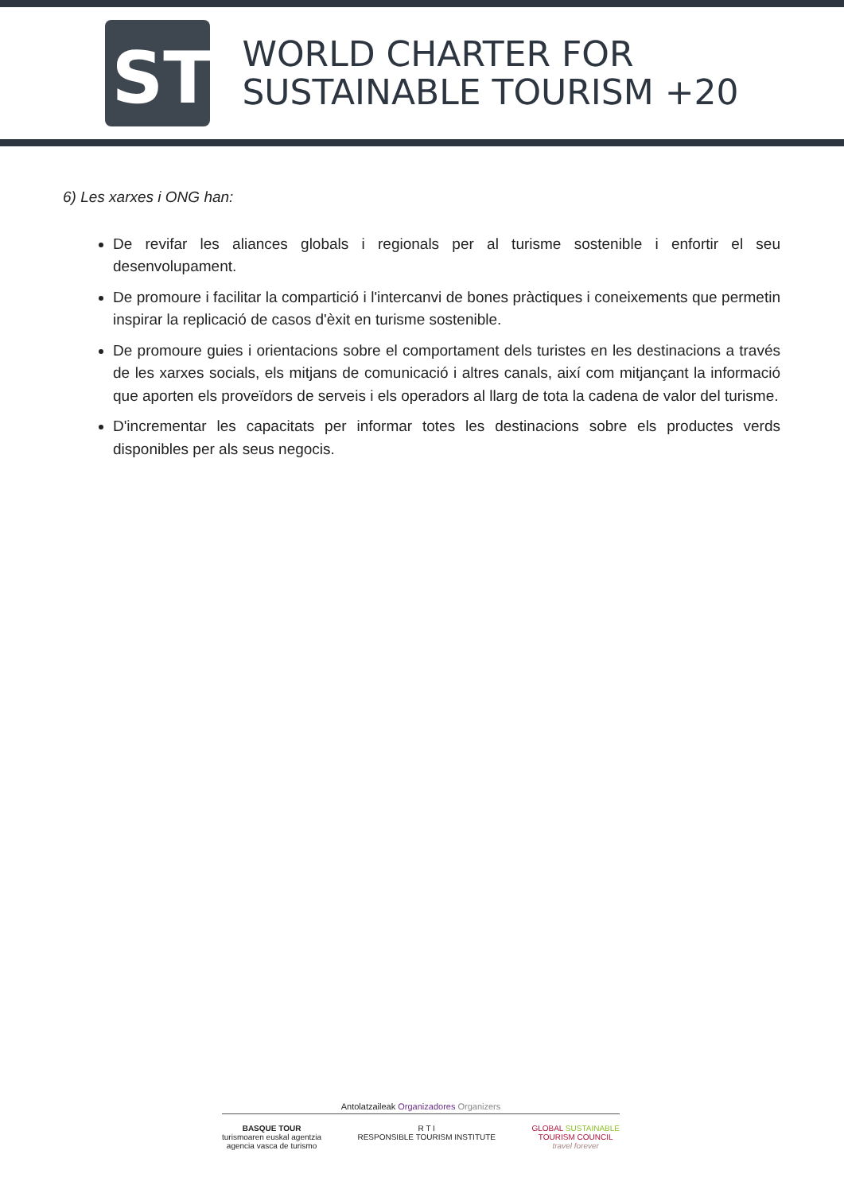ST
WORLD CHARTER FOR
SUSTAINABLE TOURISM +20
6) Les xarxes i ONG han:
De revifar les aliances globals i regionals per al turisme sostenible i enfortir el seu desenvolupament.
De promoure i facilitar la compartició i l'intercanvi de bones pràctiques i coneixements que permetin inspirar la replicació de casos d'èxit en turisme sostenible.
De promoure guies i orientacions sobre el comportament dels turistes en les destinacions a través de les xarxes socials, els mitjans de comunicació i altres canals, així com mitjançant la informació que aporten els proveïdors de serveis i els operadors al llarg de tota la cadena de valor del turisme.
D'incrementar les capacitats per informar totes les destinacions sobre els productes verds disponibles per als seus negocis.
Antolatzaileak Organizadores Organizers
BASQUE TOUR
turismoaren euskal agentzia
agencia vasca de turismo
R T I
RESPONSIBLE TOURISM INSTITUTE
GLOBAL SUSTAINABLE
TOURISM COUNCIL
travel forever